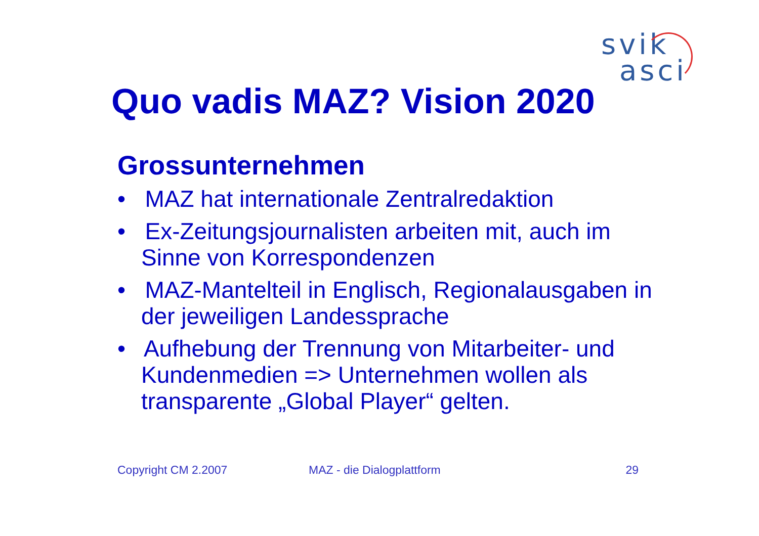svik
asci
Quo vadis MAZ? Vision 2020
Grossunternehmen
• MAZ hat internationale Zentralredaktion
• Ex-Zeitungsjournalisten arbeiten mit, auch im Sinne von Korrespondenzen
• MAZ-Mantelteil in Englisch, Regionalausgaben in der jeweiligen Landessprache
• Aufhebung der Trennung von Mitarbeiter- und Kundenmedien => Unternehmen wollen als transparente „Global Player“ gelten.
Copyright CM 2.2007 MAZ - die Dialogplattform 29